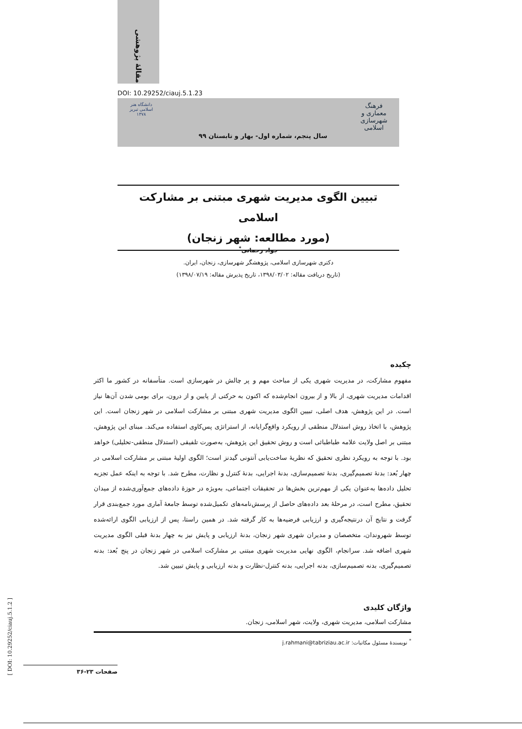مقالهٔ پژوهشی
DOI: 10.29252/ciauj.5.1.23
فرهنگ معماری و شهرسازی اسلامی
سال پنجم، شماره اول- بهار و تابستان ۹۹
دانشگاه هنر اسلامی تبریز ۱۳۷۸
تبیین الگوی مدیریت شهری مبتنی بر مشارکت اسلامی
(مورد مطالعه: شهر زنجان)
جواد رحمانی<sup>*</sup>
دکتری شهرسازی اسلامی، پژوهشگر شهرسازی، زنجان، ایران.
(تاریخ دریافت مقاله: ۱۳۹۸/۰۳/۰۲، تاریخ پذیرش مقاله: ۱۳۹۸/۰۷/۱۹)
چکیده
مفهوم مشارکت، در مدیریت شهری یکی از مباحث مهم و پر چالش در شهرسازی است. متأسفانه در کشور ما اکثر اقدامات مدیریت شهری، از بالا و از بیرون انجام‌شده که اکنون به حرکتی از پایین و از درون، برای بومی شدن آن‌ها نیاز است. در این پژوهش، هدف اصلی، تبیین الگوی مدیریت شهری مبتنی بر مشارکت اسلامی در شهر زنجان است. این پژوهش، با اتخاذ روش استدلال منطقی از رویکرد واقع‌گرایانه، از استراتژی پس‌کاوی استفاده می‌کند. مبنای این پژوهش، مبتنی بر اصل ولایت علامه طباطبائی است و روش تحقیق این پژوهش، به‌صورت تلفیقی (استدلال منطقی-تحلیلی) خواهد بود. با توجه به رویکرد نظری تحقیق که نظریهٔ ساخت‌یابی آنتونی گیدنز است؛ الگوی اولیهٔ مبتنی بر مشارکت اسلامی در چهار بُعد: بدنهٔ تصمیم‌گیری، بدنهٔ تصمیم‌سازی، بدنهٔ اجرایی، بدنهٔ کنترل و نظارت، مطرح شد. با توجه به اینکه عمل تجزیه تحلیل داده‌ها به‌عنوان یکی از مهم‌ترین بخش‌ها در تحقیقات اجتماعی، به‌ویژه در حوزهٔ داده‌های جمع‌آوری‌شده از میدان تحقیق، مطرح است، در مرحلهٔ بعد داده‌های حاصل از پرسش‌نامه‌های تکمیل‌شده توسط جامعهٔ آماری مورد جمع‌بندی قرار گرفت و نتایج آن درنتیجه‌گیری و ارزیابی فرضیه‌ها به کار گرفته شد. در همین راستا، پس از ارزیابی الگوی ارائه‌شده توسط شهروندان، متخصصان و مدیران شهری شهر زنجان، بدنهٔ ارزیابی و پایش نیز به چهار بدنهٔ قبلی الگوی مدیریت شهری اضافه شد. سرانجام، الگوی نهایی مدیریت شهری مبتنی بر مشارکت اسلامی در شهر زنجان در پنج بُعد: بدنه تصمیم‌گیری، بدنه تصمیم‌سازی، بدنه اجرایی، بدنه کنترل-نظارت و بدنه ارزیابی و پایش تبیین شد.
واژگان کلیدی
مشارکت اسلامی، مدیریت شهری، ولایت، شهر اسلامی، زنجان.
<sup>*</sup> نویسندهٔ مسئول مکاتبات: j.rahmani@tabriziau.ac.ir
صفحات ۲۳-۳۶
[ DOI: 10.29252/ciauj.5.1.2 ]